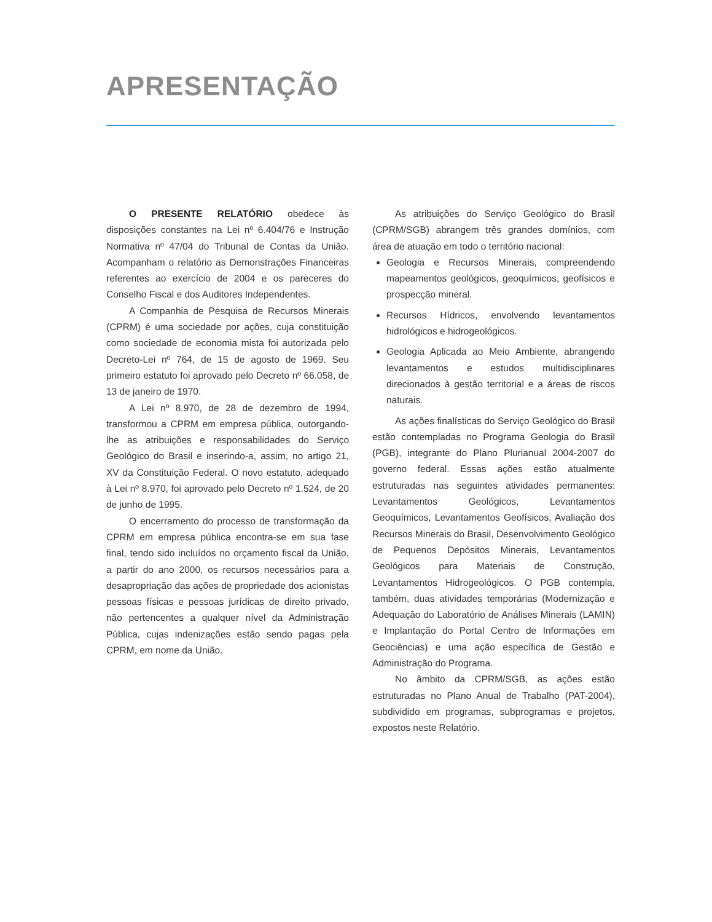APRESENTAÇÃO
O PRESENTE RELATÓRIO obedece às disposições constantes na Lei nº 6.404/76 e Instrução Normativa nº 47/04 do Tribunal de Contas da União. Acompanham o relatório as Demonstrações Financeiras referentes ao exercício de 2004 e os pareceres do Conselho Fiscal e dos Auditores Independentes.
A Companhia de Pesquisa de Recursos Minerais (CPRM) é uma sociedade por ações, cuja constituição como sociedade de economia mista foi autorizada pelo Decreto-Lei nº 764, de 15 de agosto de 1969. Seu primeiro estatuto foi aprovado pelo Decreto nº 66.058, de 13 de janeiro de 1970.
A Lei nº 8.970, de 28 de dezembro de 1994, transformou a CPRM em empresa pública, outorgando-lhe as atribuições e responsabilidades do Serviço Geológico do Brasil e inserindo-a, assim, no artigo 21, XV da Constituição Federal. O novo estatuto, adequado à Lei nº 8.970, foi aprovado pelo Decreto nº 1.524, de 20 de junho de 1995.
O encerramento do processo de transformação da CPRM em empresa pública encontra-se em sua fase final, tendo sido incluídos no orçamento fiscal da União, a partir do ano 2000, os recursos necessários para a desapropriação das ações de propriedade dos acionistas pessoas físicas e pessoas jurídicas de direito privado, não pertencentes a qualquer nível da Administração Pública, cujas indenizações estão sendo pagas pela CPRM, em nome da União.
As atribuições do Serviço Geológico do Brasil (CPRM/SGB) abrangem três grandes domínios, com área de atuação em todo o território nacional:
Geologia e Recursos Minerais, compreendendo mapeamentos geológicos, geoquímicos, geofísicos e prospecção mineral.
Recursos Hídricos, envolvendo levantamentos hidrológicos e hidrogeológicos.
Geologia Aplicada ao Meio Ambiente, abrangendo levantamentos e estudos multidisciplinares direcionados à gestão territorial e a áreas de riscos naturais.
As ações finalísticas do Serviço Geológico do Brasil estão contempladas no Programa Geologia do Brasil (PGB), integrante do Plano Plurianual 2004-2007 do governo federal. Essas ações estão atualmente estruturadas nas seguintes atividades permanentes: Levantamentos Geológicos, Levantamentos Geoquímicos, Levantamentos Geofísicos, Avaliação dos Recursos Minerais do Brasil, Desenvolvimento Geológico de Pequenos Depósitos Minerais, Levantamentos Geológicos para Materiais de Construção, Levantamentos Hidrogeológicos. O PGB contempla, também, duas atividades temporárias (Modernização e Adequação do Laboratório de Análises Minerais (LAMIN) e Implantação do Portal Centro de Informações em Geociências) e uma ação específica de Gestão e Administração do Programa.
No âmbito da CPRM/SGB, as ações estão estruturadas no Plano Anual de Trabalho (PAT-2004), subdividido em programas, subprogramas e projetos, expostos neste Relatório.